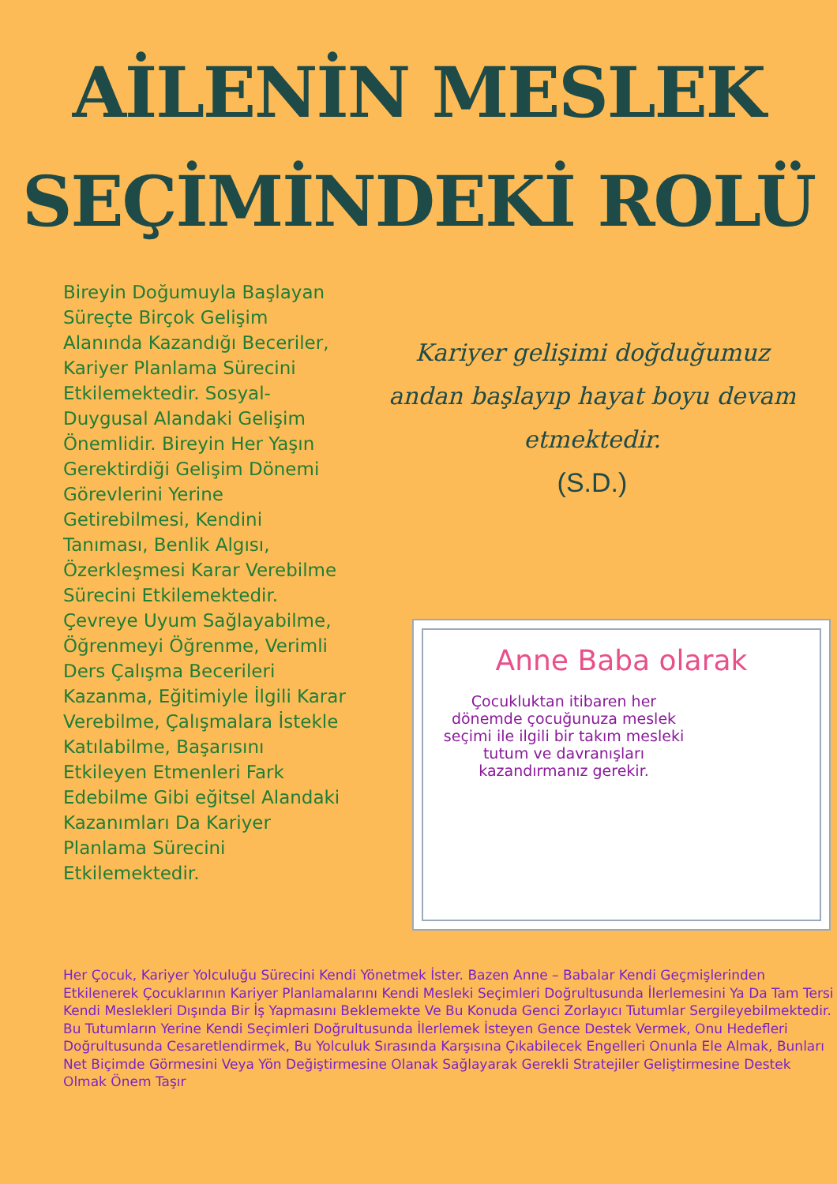AİLENİN MESLEK
SEÇİMİNDEKİ ROLÜ
Bireyin Doğumuyla Başlayan Süreçte Birçok Gelişim Alanında Kazandığı Beceriler, Kariyer Planlama Sürecini Etkilemektedir. Sosyal-Duygusal Alandaki Gelişim Önemlidir. Bireyin Her Yaşın Gerektirdiği Gelişim Dönemi Görevlerini Yerine Getirebilmesi, Kendini Tanıması, Benlik Algısı, Özerkleşmesi Karar Verebilme Sürecini Etkilemektedir. Çevreye Uyum Sağlayabilme, Öğrenmeyi Öğrenme, Verimli Ders Çalışma Becerileri Kazanma, Eğitimiyle İlgili Karar Verebilme, Çalışmalara İstekle Katılabilme, Başarısını Etkileyen Etmenleri Fark Edebilme Gibi eğitsel Alandaki Kazanımları Da Kariyer Planlama Sürecini Etkilemektedir.
Kariyer gelişimi doğduğumuz andan başlayıp hayat boyu devam etmektedir.
(S.D.)
Anne Baba olarak
Çocukluktan itibaren her dönemde çocuğunuza meslek seçimi ile ilgili bir takım mesleki tutum ve davranışları kazandırmanız gerekir.
Her Çocuk, Kariyer Yolculuğu Sürecini Kendi Yönetmek İster. Bazen Anne – Babalar Kendi Geçmişlerinden Etkilenerek Çocuklarının Kariyer Planlamalarını Kendi Mesleki Seçimleri Doğrultusunda İlerlemesini Ya Da Tam Tersi Kendi Meslekleri Dışında Bir İş Yapmasını Beklemekte Ve Bu Konuda Genci Zorlayıcı Tutumlar Sergileyebilmektedir. Bu Tutumların Yerine Kendi Seçimleri Doğrultusunda İlerlemek İsteyen Gence Destek Vermek, Onu Hedefleri Doğrultusunda Cesaretlendirmek, Bu Yolculuk Sırasında Karşısına Çıkabilecek Engelleri Onunla Ele Almak, Bunları Net Biçimde Görmesini Veya Yön Değiştirmesine Olanak Sağlayarak Gerekli Stratejiler Geliştirmesine Destek Olmak Önem Taşır